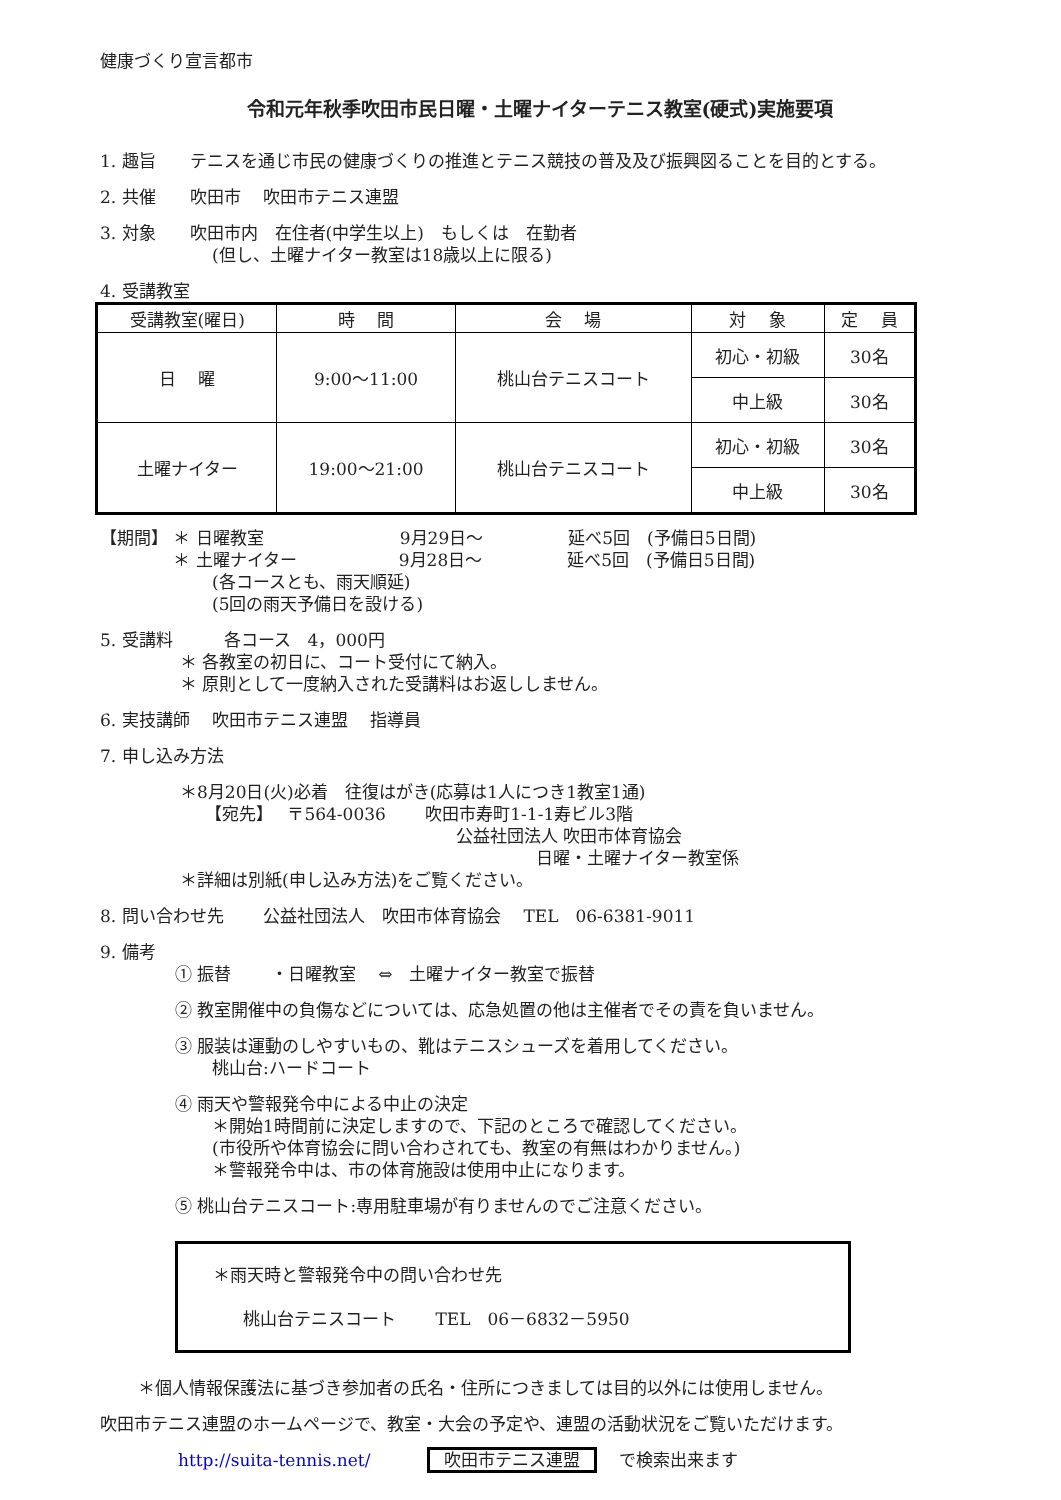健康づくり宣言都市
令和元年秋季吹田市民日曜・土曜ナイターテニス教室(硬式)実施要項
1. 趣旨　　テニスを通じ市民の健康づくりの推進とテニス競技の普及及び振興図ることを目的とする。
2. 共催　　吹田市　 吹田市テニス連盟
3. 対象　　吹田市内　在住者(中学生以上)　もしくは　在勤者
(但し、土曜ナイター教室は18歳以上に限る)
4. 受講教室
| 受講教室(曜日) | 時 間 | 会 場 | 対 象 | 定 員 |
| --- | --- | --- | --- | --- |
| 日 曜 | 9:00～11:00 | 桃山台テニスコート | 初心・初級 | 30名 |
| | | | 中上級 | 30名 |
| 土曜ナイター | 19:00～21:00 | 桃山台テニスコート | 初心・初級 | 30名 |
| | | | 中上級 | 30名 |
【期間】 ＊ 日曜教室　　　　　　　　9月29日～　　　　　延べ5回　(予備日5日間)
　　　　 ＊ 土曜ナイター　　　　　　9月28日～　　　　　延べ5回　(予備日5日間)
(各コースとも、雨天順延)
(5回の雨天予備日を設ける)
5. 受講料　　　各コース　4，000円
＊ 各教室の初日に、コート受付にて納入。
＊ 原則として一度納入された受講料はお返ししません。
6. 実技講師　 吹田市テニス連盟　 指導員
7. 申し込み方法
＊8月20日(火)必着　往復はがき(応募は1人につき1教室1通)
【宛先】　 〒564-0036　　 吹田市寿町1-1-1寿ビル3階
公益社団法人 吹田市体育協会
日曜・土曜ナイター教室係
＊詳細は別紙(申し込み方法)をご覧ください。
8. 問い合わせ先　　 公益社団法人　吹田市体育協会　 TEL　06-6381-9011
9. 備考
① 振替　　 ・日曜教室　 ⇔　土曜ナイター教室で振替
② 教室開催中の負傷などについては、応急処置の他は主催者でその責を負いません。
③ 服装は運動のしやすいもの、靴はテニスシューズを着用してください。
桃山台:ハードコート
④ 雨天や警報発令中による中止の決定
＊開始1時間前に決定しますので、下記のところで確認してください。
(市役所や体育協会に問い合わされても、教室の有無はわかりません。)
＊警報発令中は、市の体育施設は使用中止になります。
⑤ 桃山台テニスコート:専用駐車場が有りませんのでご注意ください。
＊雨天時と警報発令中の問い合わせ先
桃山台テニスコート　　 TEL　06－6832－5950
＊個人情報保護法に基づき参加者の氏名・住所につきましては目的以外には使用しません。
吹田市テニス連盟のホームページで、教室・大会の予定や、連盟の活動状況をご覧いただけます。
http://suita-tennis.net/　　　 吹田市テニス連盟　 で検索出来ます